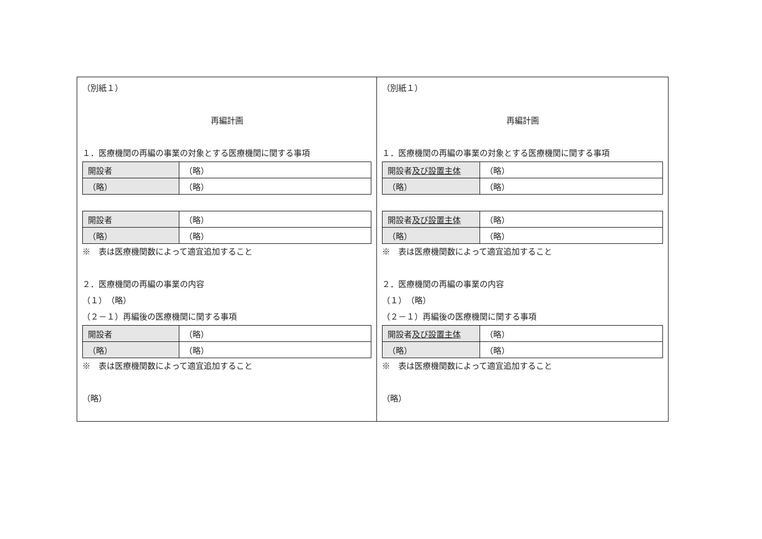（別紙１）
再編計画
１．医療機関の再編の事業の対象とする医療機関に関する事項
| 開設者 | （略） |
| （略） | （略） |
| 開設者 | （略） |
| （略） | （略） |
※　表は医療機関数によって適宜追加すること
２．医療機関の再編の事業の内容
（１）　（略）
（２－１）再編後の医療機関に関する事項
| 開設者 | （略） |
| （略） | （略） |
※　表は医療機関数によって適宜追加すること
（略）
（別紙１）
再編計画
１．医療機関の再編の事業の対象とする医療機関に関する事項
| 開設者 及び設置主体 | （略） |
| （略） | （略） |
| 開設者 及び設置主体 | （略） |
| （略） | （略） |
※　表は医療機関数によって適宜追加すること
２．医療機関の再編の事業の内容
（１）　（略）
（２－１）再編後の医療機関に関する事項
| 開設者 及び設置主体 | （略） |
| （略） | （略） |
※　表は医療機関数によって適宜追加すること
（略）